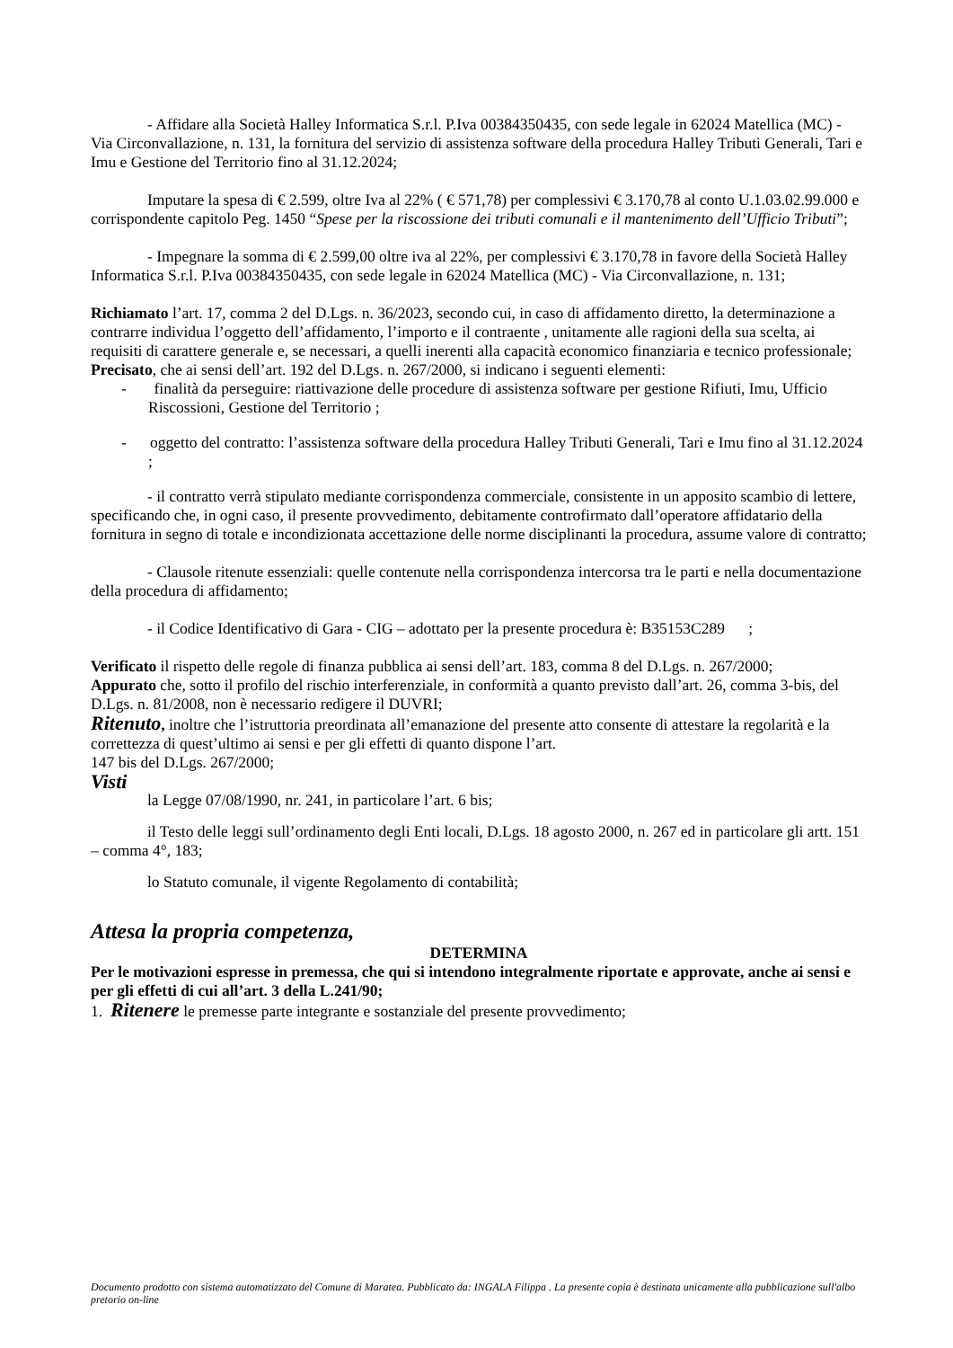- Affidare alla Società Halley Informatica S.r.l. P.Iva 00384350435, con sede legale in 62024 Matellica (MC) - Via Circonvallazione, n. 131, la fornitura del servizio di assistenza software della procedura Halley Tributi Generali, Tari e Imu e Gestione del Territorio fino al 31.12.2024;
Imputare la spesa di € 2.599, oltre Iva al 22% ( € 571,78) per complessivi € 3.170,78 al conto U.1.03.02.99.000 e corrispondente capitolo Peg. 1450 “Spese per la riscossione dei tributi comunali e il mantenimento dell’Ufficio Tributi”;
- Impegnare la somma di € 2.599,00 oltre iva al 22%, per complessivi € 3.170,78 in favore della Società Halley Informatica S.r.l. P.Iva 00384350435, con sede legale in 62024 Matellica (MC) - Via Circonvallazione, n. 131;
Richiamato l’art. 17, comma 2 del D.Lgs. n. 36/2023, secondo cui, in caso di affidamento diretto, la determinazione a contrarre individua l’oggetto dell’affidamento, l’importo e il contraente , unitamente alle ragioni della sua scelta, ai requisiti di carattere generale e, se necessari, a quelli inerenti alla capacità economico finanziaria e tecnico professionale;
Precisato, che ai sensi dell’art. 192 del D.Lgs. n. 267/2000, si indicano i seguenti elementi:
- finalità da perseguire: riattivazione delle procedure di assistenza software per gestione Rifiuti, Imu, Ufficio Riscossioni, Gestione del Territorio ;
- oggetto del contratto: l’assistenza software della procedura Halley Tributi Generali, Tari e Imu fino al 31.12.2024 ;
- il contratto verrà stipulato mediante corrispondenza commerciale, consistente in un apposito scambio di lettere, specificando che, in ogni caso, il presente provvedimento, debitamente controfirmato dall’operatore affidatario della fornitura in segno di totale e incondizionata accettazione delle norme disciplinanti la procedura, assume valore di contratto;
- Clausole ritenute essenziali: quelle contenute nella corrispondenza intercorsa tra le parti e nella documentazione della procedura di affidamento;
- il Codice Identificativo di Gara - CIG – adottato per la presente procedura è: B35153C289 ;
Verificato il rispetto delle regole di finanza pubblica ai sensi dell’art. 183, comma 8 del D.Lgs. n. 267/2000;
Appurato che, sotto il profilo del rischio interferenziale, in conformità a quanto previsto dall’art. 26, comma 3-bis, del D.Lgs. n. 81/2008, non è necessario redigere il DUVRI;
Ritenuto, inoltre che l’istruttoria preordinata all’emanazione del presente atto consente di attestare la regolarità e la correttezza di quest’ultimo ai sensi e per gli effetti di quanto dispone l’art.
147 bis del D.Lgs. 267/2000;
Visti
la Legge 07/08/1990, nr. 241, in particolare l’art. 6 bis;
il Testo delle leggi sull’ordinamento degli Enti locali, D.Lgs. 18 agosto 2000, n. 267 ed in particolare gli artt. 151 – comma 4°, 183;
lo Statuto comunale, il vigente Regolamento di contabilità;
Attesa la propria competenza,
DETERMINA
Per le motivazioni espresse in premessa, che qui si intendono integralmente riportate e approvate, anche ai sensi e per gli effetti di cui all’art. 3 della L.241/90;
1. Ritenere le premesse parte integrante e sostanziale del presente provvedimento;
Documento prodotto con sistema automatizzato del Comune di Maratea. Pubblicato da: INGALA Filippa . La presente copia è destinata unicamente alla pubblicazione sull'albo pretorio on-line